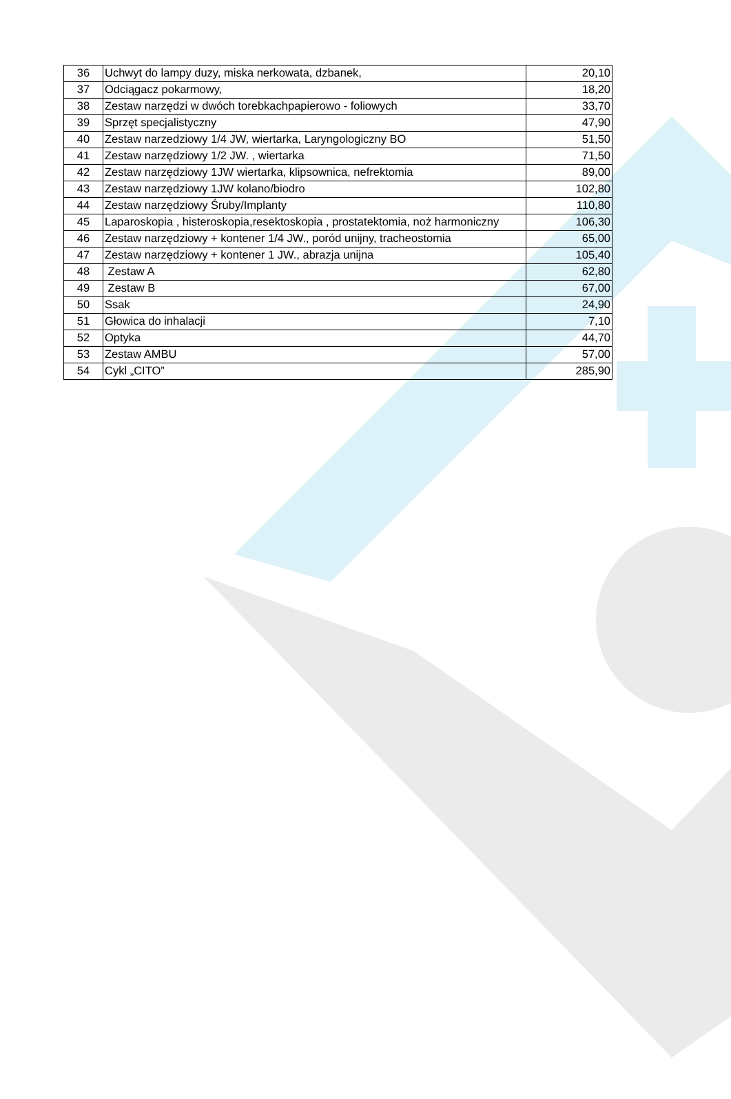| 36 | Uchwyt do lampy duzy, miska nerkowata, dzbanek, | 20,10 |
| 37 | Odciągacz pokarmowy, | 18,20 |
| 38 | Zestaw narzędzi w dwóch torebkachpapierowo - foliowych | 33,70 |
| 39 | Sprzęt specjalistyczny | 47,90 |
| 40 | Zestaw narzedziowy 1/4 JW, wiertarka, Laryngologiczny BO | 51,50 |
| 41 | Zestaw narzędziowy 1/2 JW. , wiertarka | 71,50 |
| 42 | Zestaw narzędziowy 1JW wiertarka, klipsownica, nefrektomia | 89,00 |
| 43 | Zestaw narzędziowy 1JW kolano/biodro | 102,80 |
| 44 | Zestaw narzędziowy Śruby/Implanty | 110,80 |
| 45 | Laparoskopia , histeroskopia,resektoskopia , prostatektomia, noż harmoniczny | 106,30 |
| 46 | Zestaw narzędziowy + kontener 1/4 JW., poród unijny, tracheostomia | 65,00 |
| 47 | Zestaw narzędziowy + kontener 1 JW., abrazja unijna | 105,40 |
| 48 | Zestaw A | 62,80 |
| 49 | Zestaw B | 67,00 |
| 50 | Ssak | 24,90 |
| 51 | Głowica do inhalacji | 7,10 |
| 52 | Optyka | 44,70 |
| 53 | Zestaw AMBU | 57,00 |
| 54 | Cykl „CITO” | 285,90 |